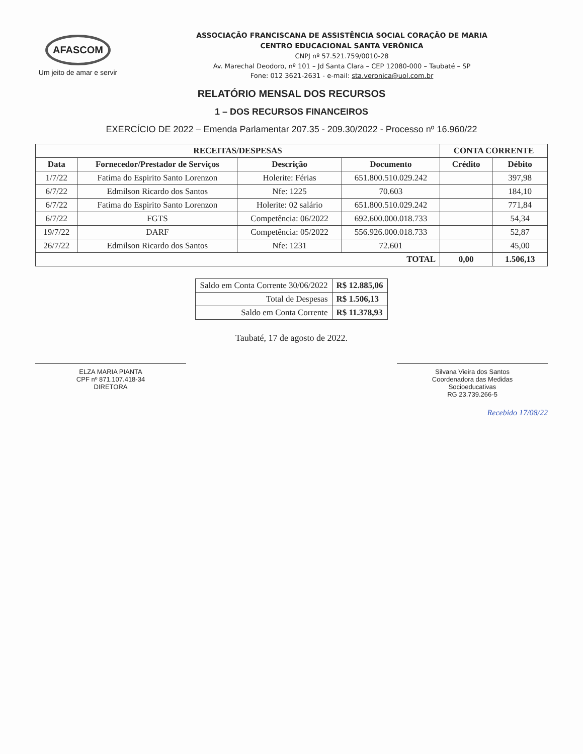AFASCOM
Um jeito de amar e servir
ASSOCIAÇÃO FRANCISCANA DE ASSISTÊNCIA SOCIAL CORAÇÃO DE MARIA
CENTRO EDUCACIONAL SANTA VERÔNICA
CNPJ nº 57.521.759/0010-28
Av. Marechal Deodoro, nº 101 – Jd Santa Clara – CEP 12080-000 – Taubaté – SP
Fone: 012 3621-2631 - e-mail: sta.veronica@uol.com.br
RELATÓRIO MENSAL DOS RECURSOS
1 – DOS RECURSOS FINANCEIROS
EXERCÍCIO DE 2022 – Emenda Parlamentar 207.35 - 209.30/2022 - Processo nº 16.960/22
| RECEITAS/DESPESAS | | | | CONTA CORRENTE | |
| --- | --- | --- | --- | --- | --- |
| Data | Fornecedor/Prestador de Serviços | Descrição | Documento | Crédito | Débito |
| 1/7/22 | Fatima do Espirito Santo Lorenzon | Holerite: Férias | 651.800.510.029.242 | | 397,98 |
| 6/7/22 | Edmilson Ricardo dos Santos | Nfe: 1225 | 70.603 | | 184,10 |
| 6/7/22 | Fatima do Espirito Santo Lorenzon | Holerite: 02 salário | 651.800.510.029.242 | | 771,84 |
| 6/7/22 | FGTS | Competência: 06/2022 | 692.600.000.018.733 | | 54,34 |
| 19/7/22 | DARF | Competência: 05/2022 | 556.926.000.018.733 | | 52,87 |
| 26/7/22 | Edmilson Ricardo dos Santos | Nfe: 1231 | 72.601 | | 45,00 |
| TOTAL | | | | 0,00 | 1.506,13 |
| Saldo em Conta Corrente 30/06/2022 | R$ 12.885,06 |
| Total de Despesas | R$ 1.506,13 |
| Saldo em Conta Corrente | R$ 11.378,93 |
Taubaté, 17 de agosto de 2022.
ELZA MARIA PIANTA
CPF nº 871.107.418-34
DIRETORA
Silvana Vieira dos Santos
Coordenadora das Medidas
Socioeducativas
RG 23.739.266-5
Recebido 17/08/22